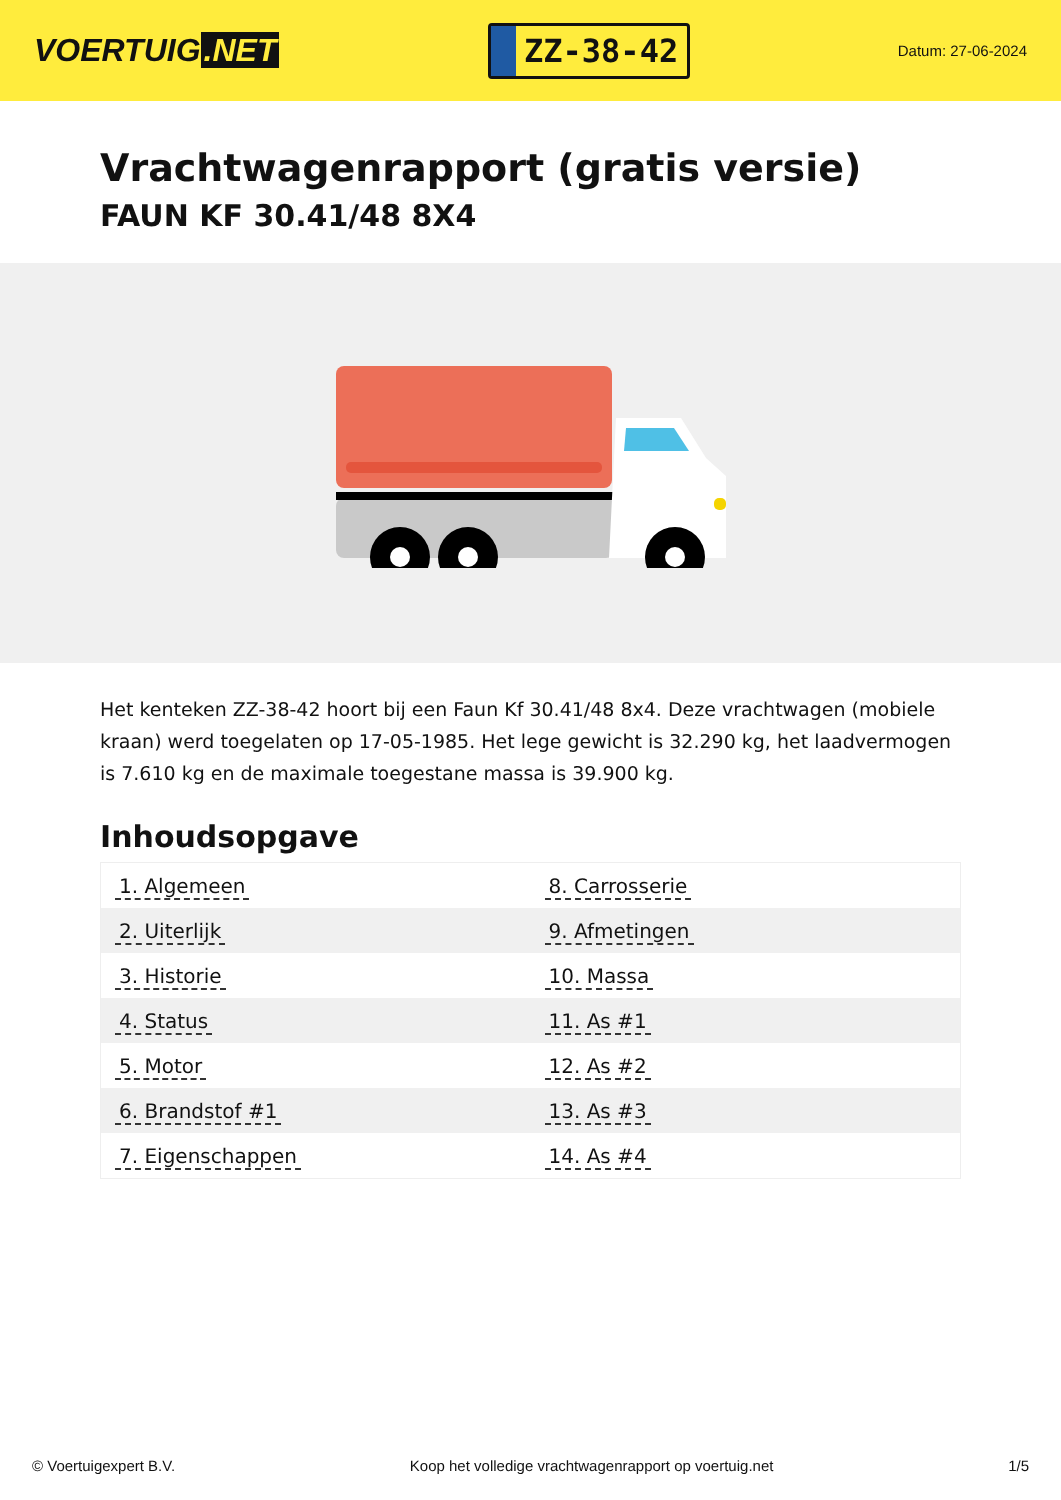VOERTUIG.NET
ZZ-38-42
Datum: 27-06-2024
Vrachtwagenrapport (gratis versie)
FAUN KF 30.41/48 8X4
Het kenteken ZZ-38-42 hoort bij een Faun Kf 30.41/48 8x4. Deze vrachtwagen (mobiele kraan) werd toegelaten op 17-05-1985. Het lege gewicht is 32.290 kg, het laadvermogen is 7.610 kg en de maximale toegestane massa is 39.900 kg.
Inhoudsopgave
| 1. Algemeen | 8. Carrosserie |
| 2. Uiterlijk | 9. Afmetingen |
| 3. Historie | 10. Massa |
| 4. Status | 11. As #1 |
| 5. Motor | 12. As #2 |
| 6. Brandstof #1 | 13. As #3 |
| 7. Eigenschappen | 14. As #4 |
© Voertuigexpert B.V. Koop het volledige vrachtwagenrapport op voertuig.net 1/5